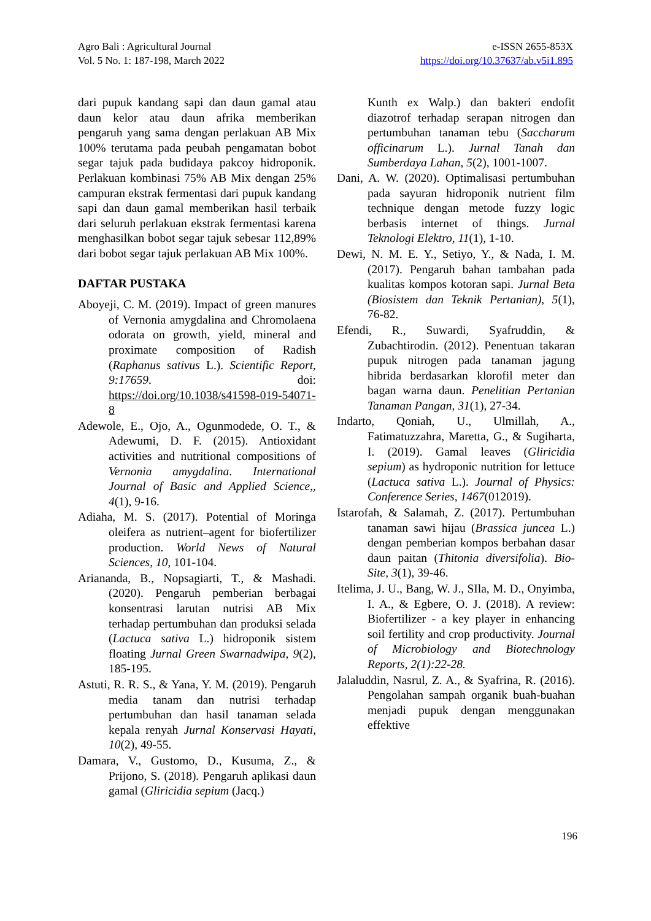Agro Bali : Agricultural Journal
Vol. 5 No. 1: 187-198, March 2022
e-ISSN 2655-853X
https://doi.org/10.37637/ab.v5i1.895
dari pupuk kandang sapi dan daun gamal atau daun kelor atau daun afrika memberikan pengaruh yang sama dengan perlakuan AB Mix 100% terutama pada peubah pengamatan bobot segar tajuk pada budidaya pakcoy hidroponik. Perlakuan kombinasi 75% AB Mix dengan 25% campuran ekstrak fermentasi dari pupuk kandang sapi dan daun gamal memberikan hasil terbaik dari seluruh perlakuan ekstrak fermentasi karena menghasilkan bobot segar tajuk sebesar 112,89% dari bobot segar tajuk perlakuan AB Mix 100%.
DAFTAR PUSTAKA
Aboyeji, C. M. (2019). Impact of green manures of Vernonia amygdalina and Chromolaena odorata on growth, yield, mineral and proximate composition of Radish (Raphanus sativus L.). Scientific Report, 9:17659. doi: https://doi.org/10.1038/s41598-019-54071-8
Adewole, E., Ojo, A., Ogunmodede, O. T., & Adewumi, D. F. (2015). Antioxidant activities and nutritional compositions of Vernonia amygdalina. International Journal of Basic and Applied Science,, 4(1), 9-16.
Adiaha, M. S. (2017). Potential of Moringa oleifera as nutrient–agent for biofertilizer production. World News of Natural Sciences, 10, 101-104.
Ariananda, B., Nopsagiarti, T., & Mashadi. (2020). Pengaruh pemberian berbagai konsentrasi larutan nutrisi AB Mix terhadap pertumbuhan dan produksi selada (Lactuca sativa L.) hidroponik sistem floating Jurnal Green Swarnadwipa, 9(2), 185-195.
Astuti, R. R. S., & Yana, Y. M. (2019). Pengaruh media tanam dan nutrisi terhadap pertumbuhan dan hasil tanaman selada kepala renyah Jurnal Konservasi Hayati, 10(2), 49-55.
Damara, V., Gustomo, D., Kusuma, Z., & Prijono, S. (2018). Pengaruh aplikasi daun gamal (Gliricidia sepium (Jacq.)
Kunth ex Walp.) dan bakteri endofit diazotrof terhadap serapan nitrogen dan pertumbuhan tanaman tebu (Saccharum officinarum L.). Jurnal Tanah dan Sumberdaya Lahan, 5(2), 1001-1007.
Dani, A. W. (2020). Optimalisasi pertumbuhan pada sayuran hidroponik nutrient film technique dengan metode fuzzy logic berbasis internet of things. Jurnal Teknologi Elektro, 11(1), 1-10.
Dewi, N. M. E. Y., Setiyo, Y., & Nada, I. M. (2017). Pengaruh bahan tambahan pada kualitas kompos kotoran sapi. Jurnal Beta (Biosistem dan Teknik Pertanian), 5(1), 76-82.
Efendi, R., Suwardi, Syafruddin, & Zubachtirodin. (2012). Penentuan takaran pupuk nitrogen pada tanaman jagung hibrida berdasarkan klorofil meter dan bagan warna daun. Penelitian Pertanian Tanaman Pangan, 31(1), 27-34.
Indarto, Qoniah, U., Ulmillah, A., Fatimatuzzahra, Maretta, G., & Sugiharta, I. (2019). Gamal leaves (Gliricidia sepium) as hydroponic nutrition for lettuce (Lactuca sativa L.). Journal of Physics: Conference Series, 1467(012019).
Istarofah, & Salamah, Z. (2017). Pertumbuhan tanaman sawi hijau (Brassica juncea L.) dengan pemberian kompos berbahan dasar daun paitan (Thitonia diversifolia). Bio-Site, 3(1), 39-46.
Itelima, J. U., Bang, W. J., SIla, M. D., Onyimba, I. A., & Egbere, O. J. (2018). A review: Biofertilizer - a key player in enhancing soil fertility and crop productivity. Journal of Microbiology and Biotechnology Reports, 2(1):22-28.
Jalaluddin, Nasrul, Z. A., & Syafrina, R. (2016). Pengolahan sampah organik buah-buahan menjadi pupuk dengan menggunakan effektive
196